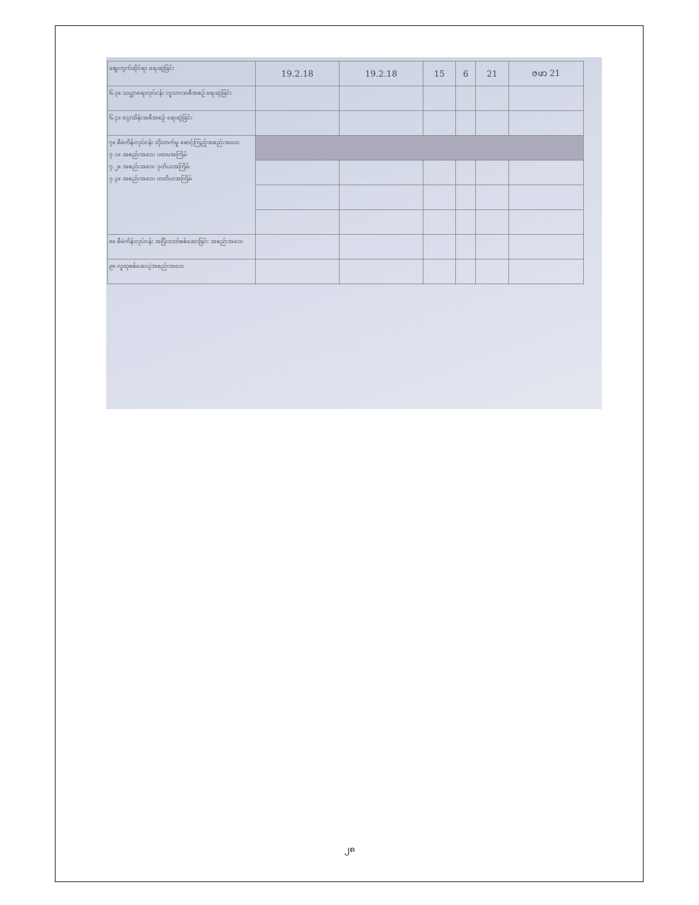| ဈေးကွက်ဆိုင်ရာ ရေးဆွဲခြင်း | 19.2.18 | 19.2.18 | 15 | 6 | 21 | ဇဖာ 21 |
| ၆.၃။ သယ္ယာရေးလုပ်ငန်း လူသားအစီအစဉ် ရေးဆွဲခြင်း | | | | | | |
| ၆.၄။ ငွေ/ထိန်းအစီအစဉ် ရေးဆွဲခြင်း | | | | | | |
| ၇။ စီမံကိန်းလုပ်ငန်း တိုးတက်မှု စောင့်ကြည့်အစည်းအဝေး ၇.၁။ အစည်းအဝေး ပထမအကြိမ် ၇.၂။ အစည်းအဝေး ဒုတိယအကြိမ် ၇.၃။ အစည်းအဝေး တတိယအကြိမ် | | | | | | |
| ၈။ စီမံကိန်းလုပ်ငန်း အပြီးသတ်စစ်ဆေးခြင်း အစည်းအဝေး | | | | | | |
| ၉။ လူထုစစ်ဆေးပွဲအစည်းအဝေး | | | | | | |
၂၈